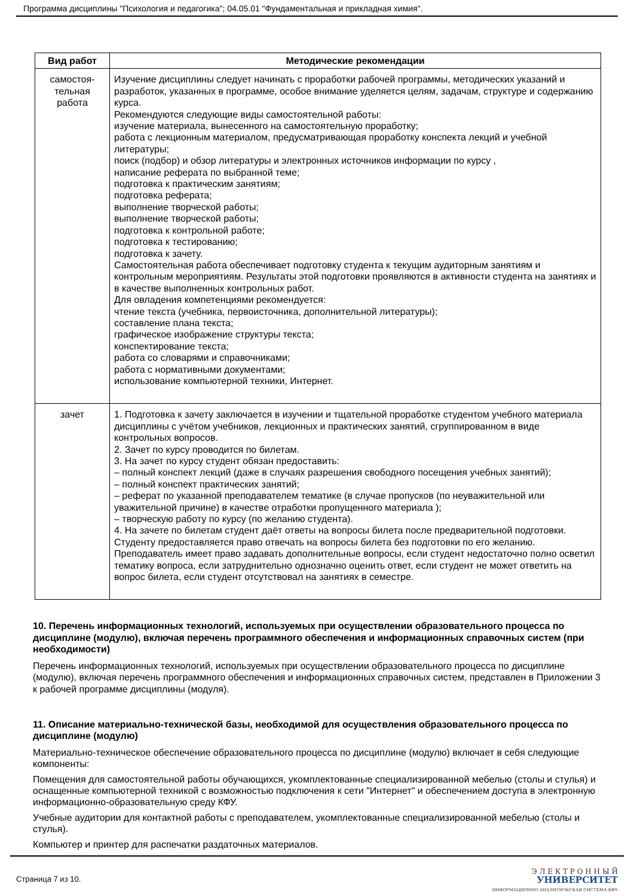Программа дисциплины "Психология и педагогика"; 04.05.01 "Фундаментальная и прикладная химия".
| Вид работ | Методические рекомендации |
| --- | --- |
| самостоя- тельная работа | Изучение дисциплины следует начинать с проработки рабочей программы, методических указаний и разработок, указанных в программе, особое внимание уделяется целям, задачам, структуре и содержанию курса. Рекомендуются следующие виды самостоятельной работы: изучение материала, вынесенного на самостоятельную проработку; работа с лекционным материалом, предусматривающая проработку конспекта лекций и учебной литературы; поиск (подбор) и обзор литературы и электронных источников информации по курсу , написание реферата по выбранной теме; подготовка к практическим занятиям; подготовка реферата; выполнение творческой работы; выполнение творческой работы; подготовка к контрольной работе; подготовка к тестированию; подготовка к зачету. Самостоятельная работа обеспечивает подготовку студента к текущим аудиторным занятиям и контрольным мероприятиям. Результаты этой подготовки проявляются в активности студента на занятиях и в качестве выполненных контрольных работ. Для овладения компетенциями рекомендуется: чтение текста (учебника, первоисточника, дополнительной литературы); составление плана текста; графическое изображение структуры текста; конспектирование текста; работа со словарями и справочниками; работа с нормативными документами; использование компьютерной техники, Интернет. |
| зачет | 1. Подготовка к зачету заключается в изучении и тщательной проработке студентом учебного материала дисциплины с учётом учебников, лекционных и практических занятий, сгруппированном в виде контрольных вопросов. 2. Зачет по курсу проводится по билетам. 3. На зачет по курсу студент обязан предоставить: – полный конспект лекций (даже в случаях разрешения свободного посещения учебных занятий); – полный конспект практических занятий; – реферат по указанной преподавателем тематике (в случае пропусков (по неуважительной или уважительной причине) в качестве отработки пропущенного материала ); – творческую работу по курсу (по желанию студента). 4. На зачете по билетам студент даёт ответы на вопросы билета после предварительной подготовки. Студенту предоставляется право отвечать на вопросы билета без подготовки по его желанию. Преподаватель имеет право задавать дополнительные вопросы, если студент недостаточно полно осветил тематику вопроса, если затруднительно однозначно оценить ответ, если студент не может ответить на вопрос билета, если студент отсутствовал на занятиях в семестре. |
10. Перечень информационных технологий, используемых при осуществлении образовательного процесса по дисциплине (модулю), включая перечень программного обеспечения и информационных справочных систем (при необходимости)
Перечень информационных технологий, используемых при осуществлении образовательного процесса по дисциплине (модулю), включая перечень программного обеспечения и информационных справочных систем, представлен в Приложении 3 к рабочей программе дисциплины (модуля).
11. Описание материально-технической базы, необходимой для осуществления образовательного процесса по дисциплине (модулю)
Материально-техническое обеспечение образовательного процесса по дисциплине (модулю) включает в себя следующие компоненты:
Помещения для самостоятельной работы обучающихся, укомплектованные специализированной мебелью (столы и стулья) и оснащенные компьютерной техникой с возможностью подключения к сети "Интернет" и обеспечением доступа в электронную информационно-образовательную среду КФУ.
Учебные аудитории для контактной работы с преподавателем, укомплектованные специализированной мебелью (столы и стулья).
Компьютер и принтер для распечатки раздаточных материалов.
Страница 7 из 10.
Э Л Е К Т Р О Н Н Ы Й
УНИВЕРСИТЕТ
ИНФОРМАЦИОННО АНАЛИТИЧЕСКАЯ СИСТЕМА КФУ